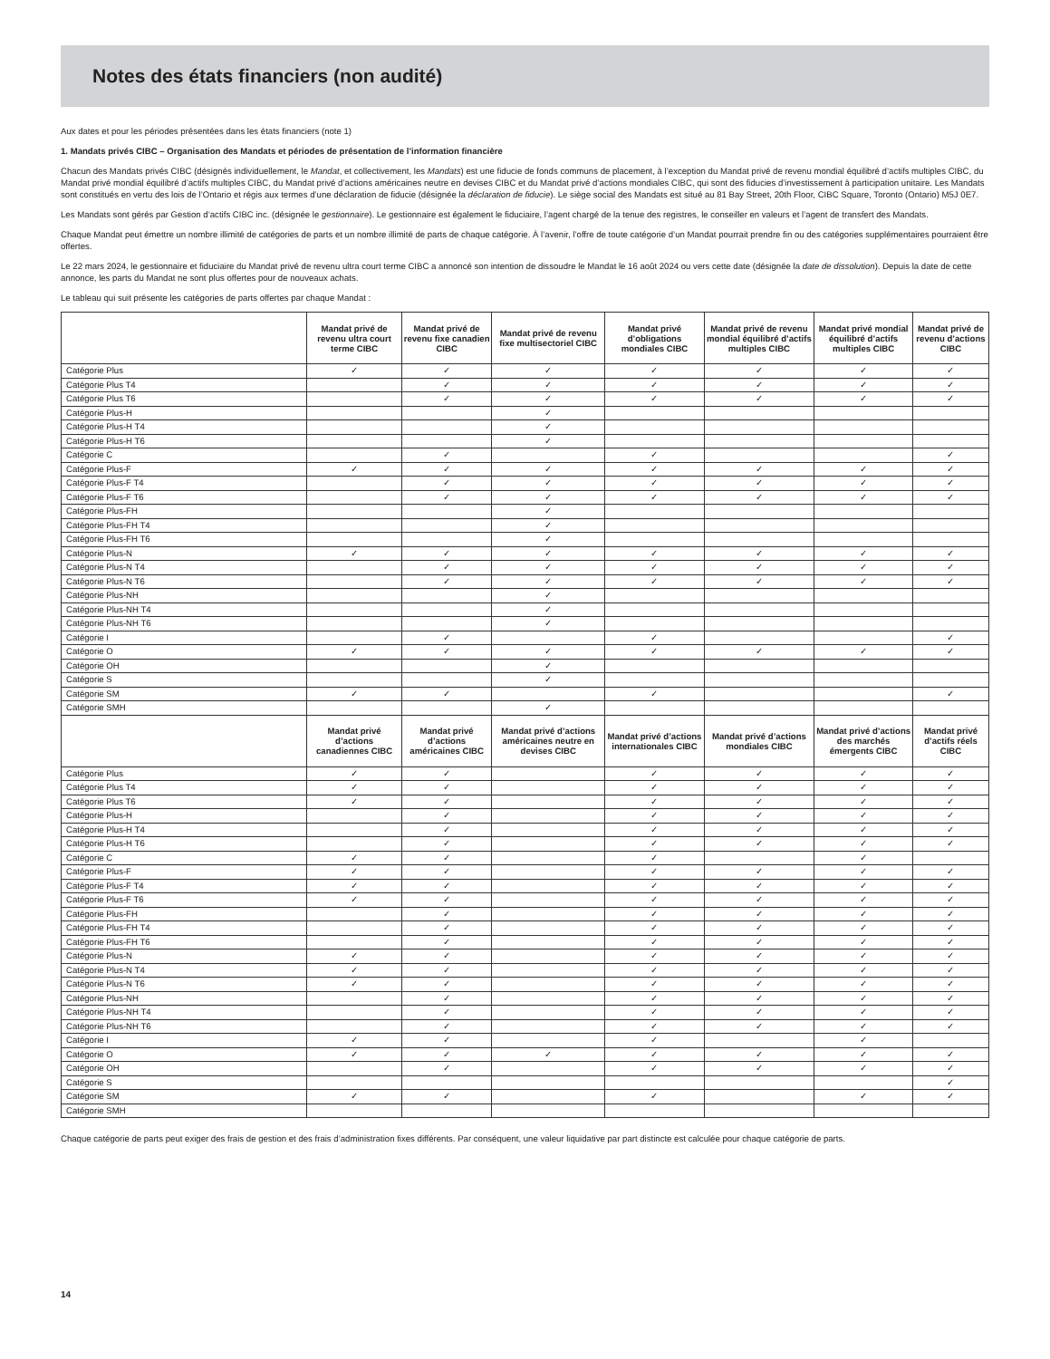Notes des états financiers (non audité)
Aux dates et pour les périodes présentées dans les états financiers (note 1)
1. Mandats privés CIBC – Organisation des Mandats et périodes de présentation de l’information financière
Chacun des Mandats privés CIBC (désignés individuellement, le Mandat, et collectivement, les Mandats) est une fiducie de fonds communs de placement, à l’exception du Mandat privé de revenu mondial équilibré d’actifs multiples CIBC, du Mandat privé mondial équilibré d’actifs multiples CIBC, du Mandat privé d’actions américaines neutre en devises CIBC et du Mandat privé d’actions mondiales CIBC, qui sont des fiducies d’investissement à participation unitaire. Les Mandats sont constitués en vertu des lois de l’Ontario et régis aux termes d’une déclaration de fiducie (désignée la déclaration de fiducie). Le siège social des Mandats est situé au 81 Bay Street, 20th Floor, CIBC Square, Toronto (Ontario) M5J 0E7.
Les Mandats sont gérés par Gestion d’actifs CIBC inc. (désignée le gestionnaire). Le gestionnaire est également le fiduciaire, l’agent chargé de la tenue des registres, le conseiller en valeurs et l’agent de transfert des Mandats.
Chaque Mandat peut émettre un nombre illimité de catégories de parts et un nombre illimité de parts de chaque catégorie. À l’avenir, l’offre de toute catégorie d’un Mandat pourrait prendre fin ou des catégories supplémentaires pourraient être offertes.
Le 22 mars 2024, le gestionnaire et fiduciaire du Mandat privé de revenu ultra court terme CIBC a annoncé son intention de dissoudre le Mandat le 16 août 2024 ou vers cette date (désignée la date de dissolution). Depuis la date de cette annonce, les parts du Mandat ne sont plus offertes pour de nouveaux achats.
Le tableau qui suit présente les catégories de parts offertes par chaque Mandat :
| | Mandat privé de revenu ultra court terme CIBC | Mandat privé de revenu fixe canadien CIBC | Mandat privé de revenu fixe multisectoriel CIBC | Mandat privé d’obligations mondiales CIBC | Mandat privé de revenu mondial équilibré d’actifs multiples CIBC | Mandat privé mondial équilibré d’actifs multiples CIBC | Mandat privé de revenu d’actions CIBC |
| --- | --- | --- | --- | --- | --- | --- | --- |
| Catégorie Plus | ✓ | ✓ | ✓ | ✓ | ✓ | ✓ | ✓ |
| Catégorie Plus T4 | | ✓ | ✓ | ✓ | ✓ | ✓ | ✓ |
| Catégorie Plus T6 | | ✓ | ✓ | ✓ | ✓ | ✓ | ✓ |
| Catégorie Plus-H | | | ✓ | | | | |
| Catégorie Plus-H T4 | | | ✓ | | | | |
| Catégorie Plus-H T6 | | | ✓ | | | | |
| Catégorie C | | ✓ | | ✓ | | | ✓ |
| Catégorie Plus-F | ✓ | ✓ | ✓ | ✓ | ✓ | ✓ | ✓ |
| Catégorie Plus-F T4 | | ✓ | ✓ | ✓ | ✓ | ✓ | ✓ |
| Catégorie Plus-F T6 | | ✓ | ✓ | ✓ | ✓ | ✓ | ✓ |
| Catégorie Plus-FH | | | ✓ | | | | |
| Catégorie Plus-FH T4 | | | ✓ | | | | |
| Catégorie Plus-FH T6 | | | ✓ | | | | |
| Catégorie Plus-N | ✓ | ✓ | ✓ | ✓ | ✓ | ✓ | ✓ |
| Catégorie Plus-N T4 | | ✓ | ✓ | ✓ | ✓ | ✓ | ✓ |
| Catégorie Plus-N T6 | | ✓ | ✓ | ✓ | ✓ | ✓ | ✓ |
| Catégorie Plus-NH | | | ✓ | | | | |
| Catégorie Plus-NH T4 | | | ✓ | | | | |
| Catégorie Plus-NH T6 | | | ✓ | | | | |
| Catégorie I | | ✓ | | ✓ | | | ✓ |
| Catégorie O | ✓ | ✓ | ✓ | ✓ | ✓ | ✓ | ✓ |
| Catégorie OH | | | ✓ | | | | |
| Catégorie S | | | ✓ | | | | |
| Catégorie SM | ✓ | ✓ | | ✓ | | | ✓ |
| Catégorie SMH | | | ✓ | | | | |
| | Mandat privé d’actions canadiennes CIBC | Mandat privé d’actions américaines CIBC | Mandat privé d’actions américaines neutre en devises CIBC | Mandat privé d’actions internationales CIBC | Mandat privé d’actions mondiales CIBC | Mandat privé d’actions des marchés émergents CIBC | Mandat privé d’actifs réels CIBC |
| Catégorie Plus | ✓ | ✓ | | ✓ | ✓ | ✓ | ✓ |
| Catégorie Plus T4 | ✓ | ✓ | | ✓ | ✓ | ✓ | ✓ |
| Catégorie Plus T6 | ✓ | ✓ | | ✓ | ✓ | ✓ | ✓ |
| Catégorie Plus-H | | ✓ | | ✓ | ✓ | ✓ | ✓ |
| Catégorie Plus-H T4 | | ✓ | | ✓ | ✓ | ✓ | ✓ |
| Catégorie Plus-H T6 | | ✓ | | ✓ | ✓ | ✓ | ✓ |
| Catégorie C | ✓ | ✓ | | ✓ | | ✓ | |
| Catégorie Plus-F | ✓ | ✓ | | ✓ | ✓ | ✓ | ✓ |
| Catégorie Plus-F T4 | ✓ | ✓ | | ✓ | ✓ | ✓ | ✓ |
| Catégorie Plus-F T6 | ✓ | ✓ | | ✓ | ✓ | ✓ | ✓ |
| Catégorie Plus-FH | | ✓ | | ✓ | ✓ | ✓ | ✓ |
| Catégorie Plus-FH T4 | | ✓ | | ✓ | ✓ | ✓ | ✓ |
| Catégorie Plus-FH T6 | | ✓ | | ✓ | ✓ | ✓ | ✓ |
| Catégorie Plus-N | ✓ | ✓ | | ✓ | ✓ | ✓ | ✓ |
| Catégorie Plus-N T4 | ✓ | ✓ | | ✓ | ✓ | ✓ | ✓ |
| Catégorie Plus-N T6 | ✓ | ✓ | | ✓ | ✓ | ✓ | ✓ |
| Catégorie Plus-NH | | ✓ | | ✓ | ✓ | ✓ | ✓ |
| Catégorie Plus-NH T4 | | ✓ | | ✓ | ✓ | ✓ | ✓ |
| Catégorie Plus-NH T6 | | ✓ | | ✓ | ✓ | ✓ | ✓ |
| Catégorie I | ✓ | ✓ | | ✓ | | ✓ | |
| Catégorie O | ✓ | ✓ | ✓ | ✓ | ✓ | ✓ | ✓ |
| Catégorie OH | | ✓ | | ✓ | ✓ | ✓ | ✓ |
| Catégorie S | | | | | | | ✓ |
| Catégorie SM | ✓ | ✓ | | ✓ | | ✓ | ✓ |
| Catégorie SMH | | | | | | | |
Chaque catégorie de parts peut exiger des frais de gestion et des frais d’administration fixes différents. Par conséquent, une valeur liquidative par part distincte est calculée pour chaque catégorie de parts.
14